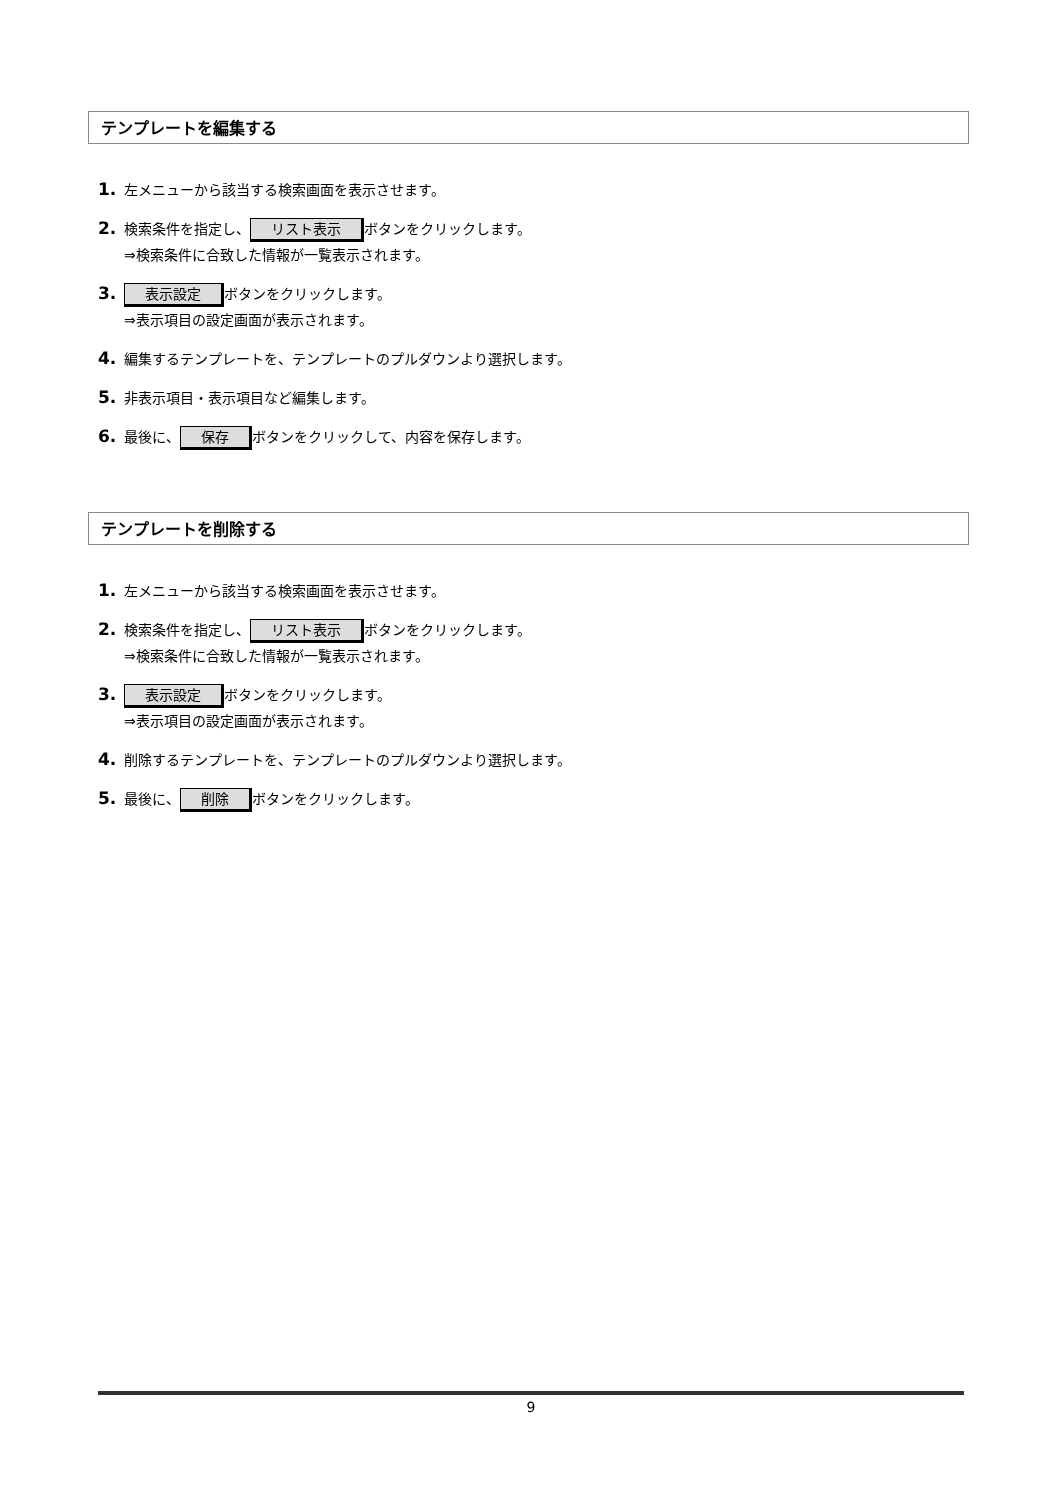テンプレートを編集する
1. 左メニューから該当する検索画面を表示させます。
2. 検索条件を指定し、 リスト表示 ボタンをクリックします。
⇒検索条件に合致した情報が一覧表示されます。
3. 表示設定 ボタンをクリックします。
⇒表示項目の設定画面が表示されます。
4. 編集するテンプレートを、テンプレートのプルダウンより選択します。
5. 非表示項目・表示項目など編集します。
6. 最後に、 保存 ボタンをクリックして、内容を保存します。
テンプレートを削除する
1. 左メニューから該当する検索画面を表示させます。
2. 検索条件を指定し、 リスト表示 ボタンをクリックします。
⇒検索条件に合致した情報が一覧表示されます。
3. 表示設定 ボタンをクリックします。
⇒表示項目の設定画面が表示されます。
4. 削除するテンプレートを、テンプレートのプルダウンより選択します。
5. 最後に、 削除 ボタンをクリックします。
9